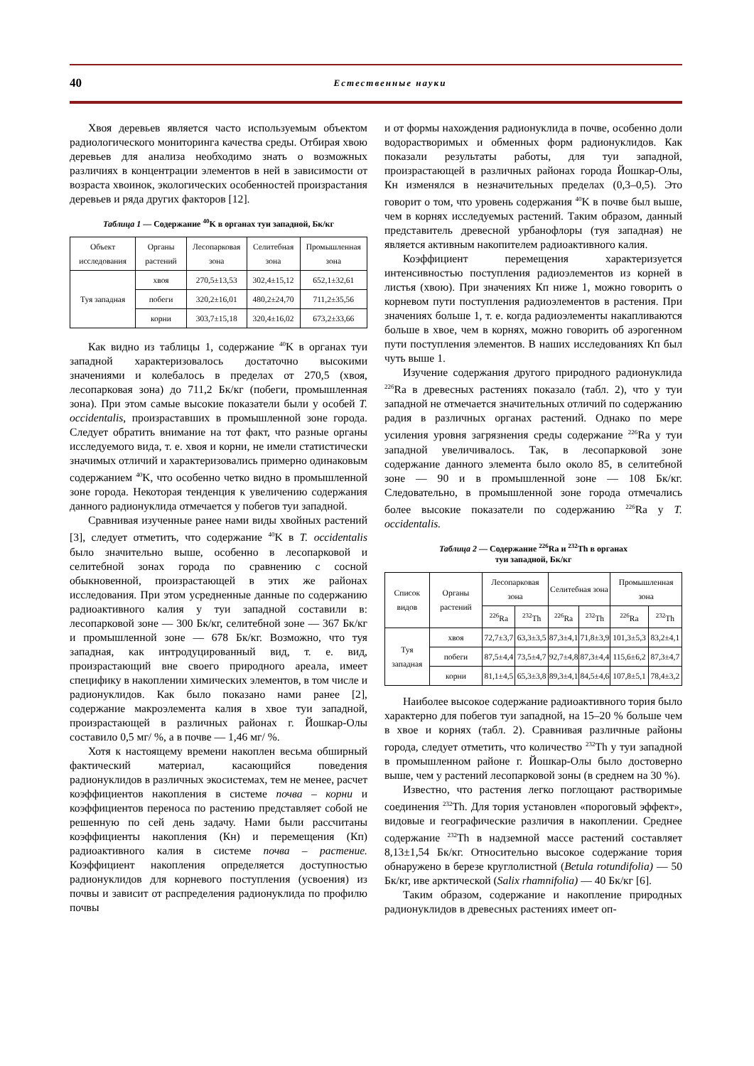40
Естественные науки
Хвоя деревьев является часто используемым объектом радиологического мониторинга качества среды. Отбирая хвою деревьев для анализа необходимо знать о возможных различиях в концентрации элементов в ней в зависимости от возраста хвоинок, экологических особенностей произрастания деревьев и ряда других факторов [12].
Таблица 1 — Содержание <sup>40</sup>K в органах туи западной, Бк/кг
| Объект исследования | Органы растений | Лесопарковая зона | Селитебная зона | Промышленная зона |
| --- | --- | --- | --- | --- |
| Туя западная | хвоя | 270,5±13,53 | 302,4±15,12 | 652,1±32,61 |
| | побеги | 320,2±16,01 | 480,2±24,70 | 711,2±35,56 |
| | корни | 303,7±15,18 | 320,4±16,02 | 673,2±33,66 |
Как видно из таблицы 1, содержание <sup>40</sup>K в органах туи западной характеризовалось достаточно высокими значениями и колебалось в пределах от 270,5 (хвоя, лесопарковая зона) до 711,2 Бк/кг (побеги, промышленная зона). При этом самые высокие показатели были у особей T. occidentalis, произраставших в промышленной зоне города. Следует обратить внимание на тот факт, что разные органы исследуемого вида, т. е. хвоя и корни, не имели статистически значимых отличий и характеризовались примерно одинаковым содержанием <sup>40</sup>K, что особенно четко видно в промышленной зоне города. Некоторая тенденция к увеличению содержания данного радионуклида отмечается у побегов туи западной.
Сравнивая изученные ранее нами виды хвойных растений [3], следует отметить, что содержание <sup>40</sup>K в T. occidentalis было значительно выше, особенно в лесопарковой и селитебной зонах города по сравнению с сосной обыкновенной, произрастающей в этих же районах исследования. При этом усредненные данные по содержанию радиоактивного калия у туи западной составили в: лесопарковой зоне — 300 Бк/кг, селитебной зоне — 367 Бк/кг и промышленной зоне — 678 Бк/кг. Возможно, что туя западная, как интродуцированный вид, т. е. вид, произрастающий вне своего природного ареала, имеет специфику в накоплении химических элементов, в том числе и радионуклидов. Как было показано нами ранее [2], содержание макроэлемента калия в хвое туи западной, произрастающей в различных районах г. Йошкар-Олы составило 0,5 мг/ %, а в почве — 1,46 мг/ %.
Хотя к настоящему времени накоплен весьма обширный фактический материал, касающийся поведения радионуклидов в различных экосистемах, тем не менее, расчет коэффициентов накопления в системе почва – корни и коэффициентов переноса по растению представляет собой не решенную по сей день задачу. Нами были рассчитаны коэффициенты накопления (Кн) и перемещения (Кп) радиоактивного калия в системе почва – растение. Коэффициент накопления определяется доступностью радионуклидов для корневого поступления (усвоения) из почвы и зависит от распределения радионуклида по профилю почвы
и от формы нахождения радионуклида в почве, особенно доли водорастворимых и обменных форм радионуклидов. Как показали результаты работы, для туи западной, произрастающей в различных районах города Йошкар-Олы, Кн изменялся в незначительных пределах (0,3–0,5). Это говорит о том, что уровень содержания <sup>40</sup>K в почве был выше, чем в корнях исследуемых растений. Таким образом, данный представитель древесной урбанофлоры (туя западная) не является активным накопителем радиоактивного калия.
Коэффициент перемещения характеризуется интенсивностью поступления радиоэлементов из корней в листья (хвою). При значениях Кп ниже 1, можно говорить о корневом пути поступления радиоэлементов в растения. При значениях больше 1, т. е. когда радиоэлементы накапливаются больше в хвое, чем в корнях, можно говорить об аэрогенном пути поступления элементов. В наших исследованиях Кп был чуть выше 1.
Изучение содержания другого природного радионуклида <sup>226</sup>Ra в древесных растениях показало (табл. 2), что у туи западной не отмечается значительных отличий по содержанию радия в различных органах растений. Однако по мере усиления уровня загрязнения среды содержание <sup>226</sup>Ra у туи западной увеличивалось. Так, в лесопарковой зоне содержание данного элемента было около 85, в селитебной зоне — 90 и в промышленной зоне — 108 Бк/кг. Следовательно, в промышленной зоне города отмечались более высокие показатели по содержанию <sup>226</sup>Ra у T. occidentalis.
Таблица 2 — Содержание <sup>226</sup>Ra и <sup>232</sup>Th в органах
туи западной, Бк/кг
| Список видов | Органы растений | Лесопарковая зона | | Селитебная зона | | Промышленная зона | |
| --- | --- | --- | --- | --- | --- | --- | --- |
| | | <sup>226</sup>Ra | <sup>232</sup>Th | <sup>226</sup>Ra | <sup>232</sup>Th | <sup>226</sup>Ra | <sup>232</sup>Th |
| Туя западная | хвоя | 72,7±3,7 | 63,3±3,5 | 87,3±4,1 | 71,8±3,9 | 101,3±5,3 | 83,2±4,1 |
| | побеги | 87,5±4,4 | 73,5±4,7 | 92,7±4,8 | 87,3±4,4 | 115,6±6,2 | 87,3±4,7 |
| | корни | 81,1±4,5 | 65,3±3,8 | 89,3±4,1 | 84,5±4,6 | 107,8±5,1 | 78,4±3,2 |
Наиболее высокое содержание радиоактивного тория было характерно для побегов туи западной, на 15–20 % больше чем в хвое и корнях (табл. 2). Сравнивая различные районы города, следует отметить, что количество <sup>232</sup>Th у туи западной в промышленном районе г. Йошкар-Олы было достоверно выше, чем у растений лесопарковой зоны (в среднем на 30 %).
Известно, что растения легко поглощают растворимые соединения <sup>232</sup>Th. Для тория установлен «пороговый эффект», видовые и географические различия в накоплении. Среднее содержание <sup>232</sup>Th в надземной массе растений составляет 8,13±1,54 Бк/кг. Относительно высокое содержание тория обнаружено в березе круглолистной (Betula rotundifolia) — 50 Бк/кг, иве арктической (Salix rhamnifolia) — 40 Бк/кг [6].
Таким образом, содержание и накопление природных радионуклидов в древесных растениях имеет оп-